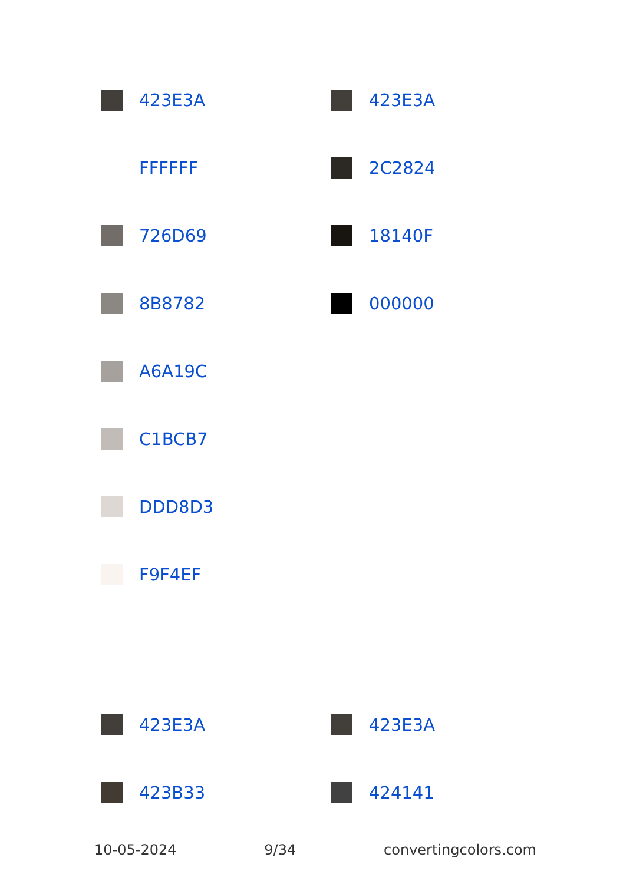423E3A
FFFFFF
726D69
8B8782
A6A19C
C1BCB7
DDD8D3
F9F4EF
423E3A
2C2824
18140F
000000
423E3A
423B33
423E3A
424141
10-05-2024 9/34 convertingcolors.com